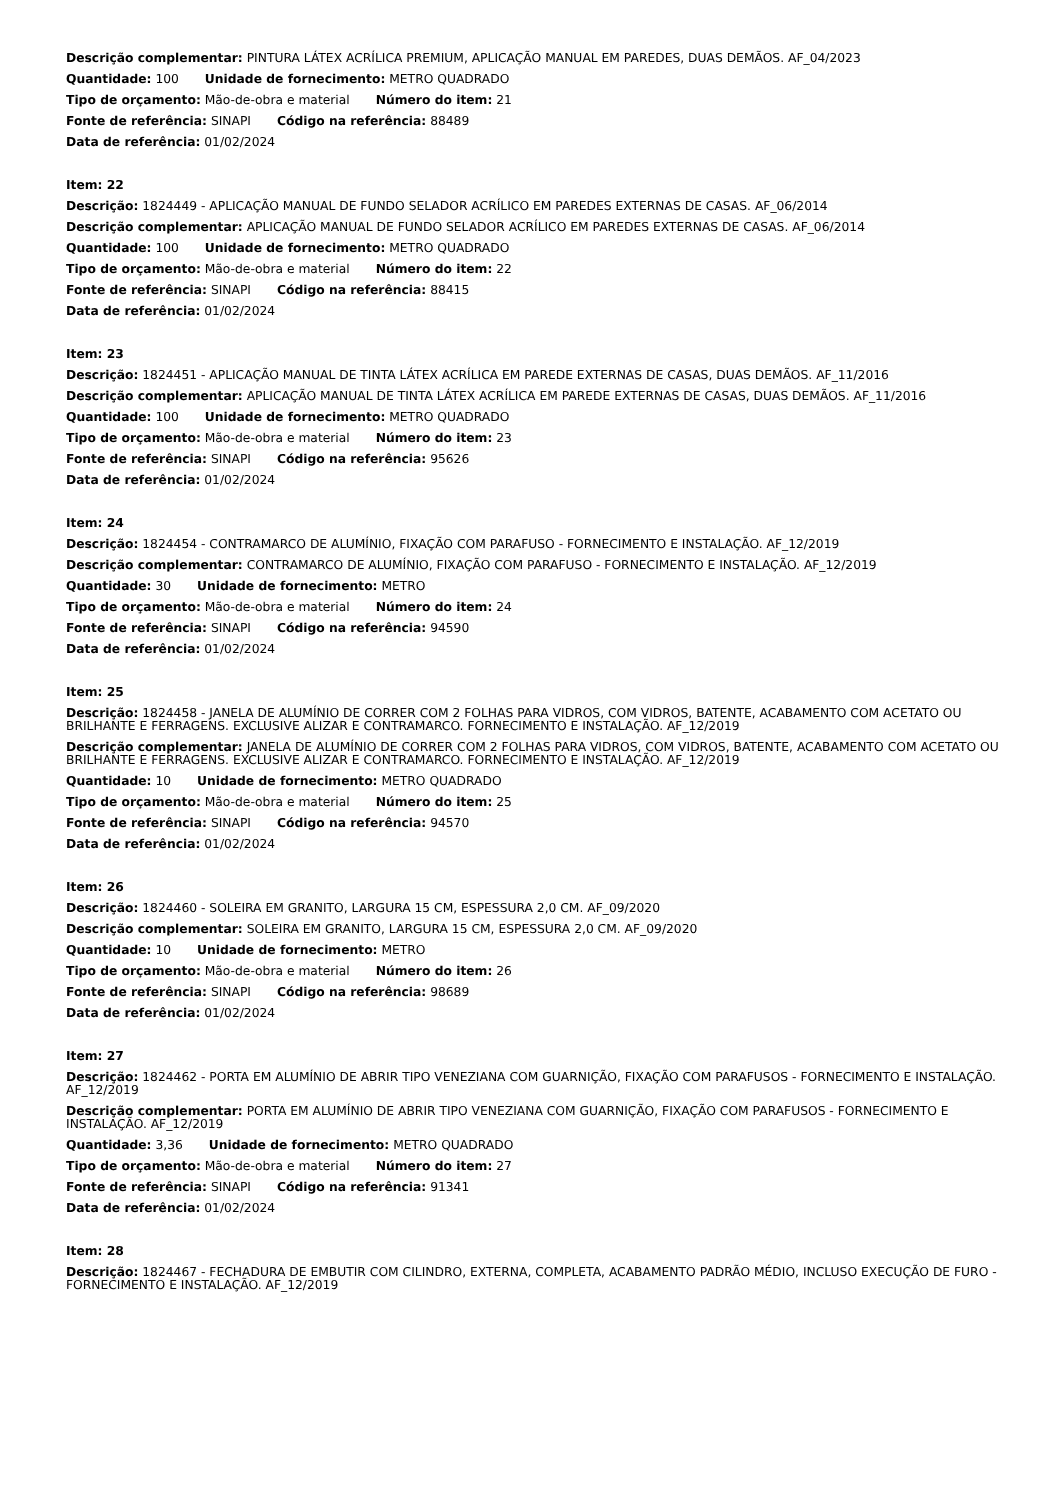Descrição complementar: PINTURA LÁTEX ACRÍLICA PREMIUM, APLICAÇÃO MANUAL EM PAREDES, DUAS DEMÃOS. AF_04/2023
Quantidade: 100 Unidade de fornecimento: METRO QUADRADO
Tipo de orçamento: Mão-de-obra e material Número do item: 21
Fonte de referência: SINAPI Código na referência: 88489
Data de referência: 01/02/2024
Item: 22
Descrição: 1824449 - APLICAÇÃO MANUAL DE FUNDO SELADOR ACRÍLICO EM PAREDES EXTERNAS DE CASAS. AF_06/2014
Descrição complementar: APLICAÇÃO MANUAL DE FUNDO SELADOR ACRÍLICO EM PAREDES EXTERNAS DE CASAS. AF_06/2014
Quantidade: 100 Unidade de fornecimento: METRO QUADRADO
Tipo de orçamento: Mão-de-obra e material Número do item: 22
Fonte de referência: SINAPI Código na referência: 88415
Data de referência: 01/02/2024
Item: 23
Descrição: 1824451 - APLICAÇÃO MANUAL DE TINTA LÁTEX ACRÍLICA EM PAREDE EXTERNAS DE CASAS, DUAS DEMÃOS. AF_11/2016
Descrição complementar: APLICAÇÃO MANUAL DE TINTA LÁTEX ACRÍLICA EM PAREDE EXTERNAS DE CASAS, DUAS DEMÃOS. AF_11/2016
Quantidade: 100 Unidade de fornecimento: METRO QUADRADO
Tipo de orçamento: Mão-de-obra e material Número do item: 23
Fonte de referência: SINAPI Código na referência: 95626
Data de referência: 01/02/2024
Item: 24
Descrição: 1824454 - CONTRAMARCO DE ALUMÍNIO, FIXAÇÃO COM PARAFUSO - FORNECIMENTO E INSTALAÇÃO. AF_12/2019
Descrição complementar: CONTRAMARCO DE ALUMÍNIO, FIXAÇÃO COM PARAFUSO - FORNECIMENTO E INSTALAÇÃO. AF_12/2019
Quantidade: 30 Unidade de fornecimento: METRO
Tipo de orçamento: Mão-de-obra e material Número do item: 24
Fonte de referência: SINAPI Código na referência: 94590
Data de referência: 01/02/2024
Item: 25
Descrição: 1824458 - JANELA DE ALUMÍNIO DE CORRER COM 2 FOLHAS PARA VIDROS, COM VIDROS, BATENTE, ACABAMENTO COM ACETATO OU BRILHANTE E FERRAGENS. EXCLUSIVE ALIZAR E CONTRAMARCO. FORNECIMENTO E INSTALAÇÃO. AF_12/2019
Descrição complementar: JANELA DE ALUMÍNIO DE CORRER COM 2 FOLHAS PARA VIDROS, COM VIDROS, BATENTE, ACABAMENTO COM ACETATO OU BRILHANTE E FERRAGENS. EXCLUSIVE ALIZAR E CONTRAMARCO. FORNECIMENTO E INSTALAÇÃO. AF_12/2019
Quantidade: 10 Unidade de fornecimento: METRO QUADRADO
Tipo de orçamento: Mão-de-obra e material Número do item: 25
Fonte de referência: SINAPI Código na referência: 94570
Data de referência: 01/02/2024
Item: 26
Descrição: 1824460 - SOLEIRA EM GRANITO, LARGURA 15 CM, ESPESSURA 2,0 CM. AF_09/2020
Descrição complementar: SOLEIRA EM GRANITO, LARGURA 15 CM, ESPESSURA 2,0 CM. AF_09/2020
Quantidade: 10 Unidade de fornecimento: METRO
Tipo de orçamento: Mão-de-obra e material Número do item: 26
Fonte de referência: SINAPI Código na referência: 98689
Data de referência: 01/02/2024
Item: 27
Descrição: 1824462 - PORTA EM ALUMÍNIO DE ABRIR TIPO VENEZIANA COM GUARNIÇÃO, FIXAÇÃO COM PARAFUSOS - FORNECIMENTO E INSTALAÇÃO. AF_12/2019
Descrição complementar: PORTA EM ALUMÍNIO DE ABRIR TIPO VENEZIANA COM GUARNIÇÃO, FIXAÇÃO COM PARAFUSOS - FORNECIMENTO E INSTALAÇÃO. AF_12/2019
Quantidade: 3,36 Unidade de fornecimento: METRO QUADRADO
Tipo de orçamento: Mão-de-obra e material Número do item: 27
Fonte de referência: SINAPI Código na referência: 91341
Data de referência: 01/02/2024
Item: 28
Descrição: 1824467 - FECHADURA DE EMBUTIR COM CILINDRO, EXTERNA, COMPLETA, ACABAMENTO PADRÃO MÉDIO, INCLUSO EXECUÇÃO DE FURO - FORNECIMENTO E INSTALAÇÃO. AF_12/2019